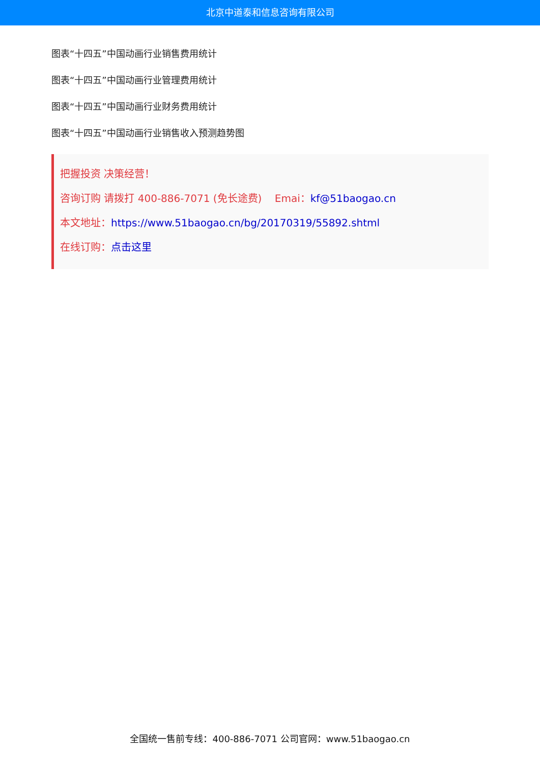北京中道泰和信息咨询有限公司
图表“十四五”中国动画行业销售费用统计
图表“十四五”中国动画行业管理费用统计
图表“十四五”中国动画行业财务费用统计
图表“十四五”中国动画行业销售收入预测趋势图
把握投资 决策经营！
咨询订购 请拨打 400-886-7071 (免长途费) Emai：kf@51baogao.cn
本文地址：https://www.51baogao.cn/bg/20170319/55892.shtml
在线订购：点击这里
全国统一售前专线：400-886-7071 公司官网：www.51baogao.cn